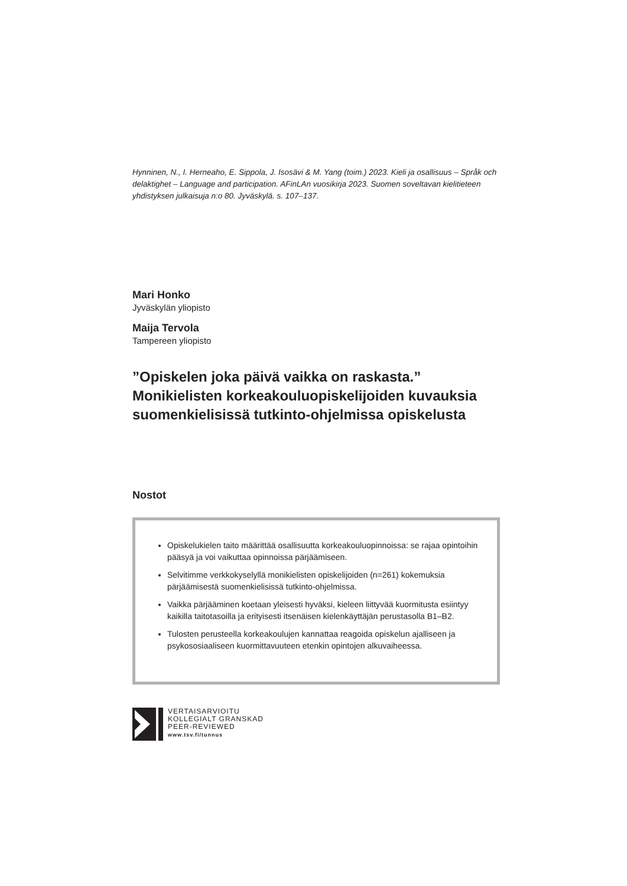Hynninen, N., I. Herneaho, E. Sippola, J. Isosävi & M. Yang (toim.) 2023. Kieli ja osallisuus – Språk och delaktighet – Language and participation. AFinLAn vuosikirja 2023. Suomen soveltavan kielitieteen yhdistyksen julkaisuja n:o 80. Jyväskylä. s. 107–137.
Mari Honko
Jyväskylän yliopisto
Maija Tervola
Tampereen yliopisto
”Opiskelen joka päivä vaikka on raskasta.” Monikielisten korkeakouluopiskelijoiden kuvauksia suomenkielisissä tutkinto-ohjelmissa opiskelusta
Nostot
Opiskelukielen taito määrittää osallisuutta korkeakouluopinnoissa: se rajaa opintoihin pääsyä ja voi vaikuttaa opinnoissa pärjäämiseen.
Selvitimme verkkokyselyllä monikielisten opiskelijoiden (n=261) kokemuksia pärjäämisestä suomenkielisissä tutkinto-ohjelmissa.
Vaikka pärjääminen koetaan yleisesti hyväksi, kieleen liittyvää kuormitusta esiintyy kaikilla taitotasoilla ja erityisesti itsenäisen kielenkäyttäjän perustasolla B1–B2.
Tulosten perusteella korkeakoulujen kannattaa reagoida opiskelun ajalliseen ja psykososiaaliseen kuormittavuuteen etenkin opintojen alkuvaiheessa.
VERTAISARVIOITU
KOLLEGIALT GRANSKAD
PEER-REVIEWED
www.tsv.fi/tunnus